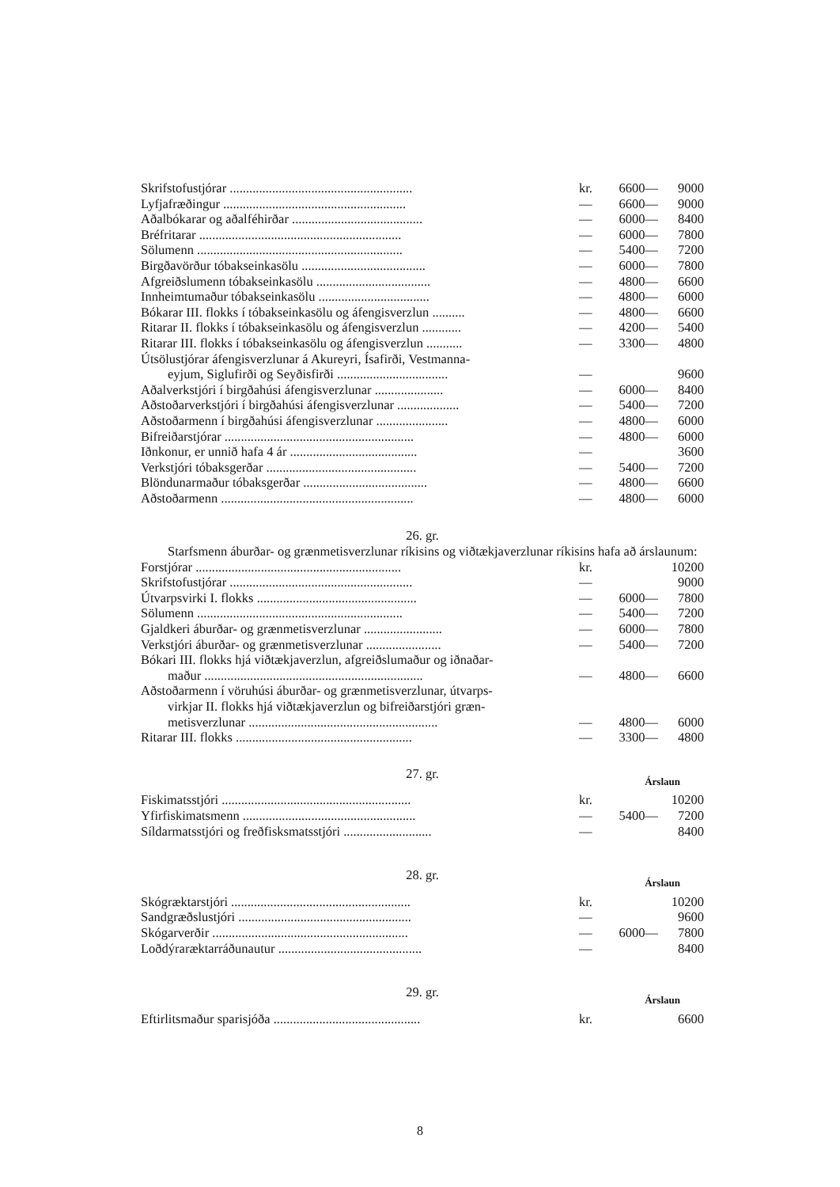| Skrifstofustjórar ........................................................ | kr. | 6600— | 9000 |
| Lyfjafræðingur ........................................................ | — | 6600— | 9000 |
| Aðalbókarar og aðalféhirðar ........................................ | — | 6000— | 8400 |
| Bréfritarar .............................................................. | — | 6000— | 7800 |
| Sölumenn ............................................................... | — | 5400— | 7200 |
| Birgðavörður tóbakseinkasölu ...................................... | — | 6000— | 7800 |
| Afgreiðslumenn tóbakseinkasölu ................................... | — | 4800— | 6600 |
| Innheimtumaður tóbakseinkasölu .................................. | — | 4800— | 6000 |
| Bókarar III. flokks í tóbakseinkasölu og áfengisverzlun .......... | — | 4800— | 6600 |
| Ritarar II. flokks í tóbakseinkasölu og áfengisverzlun ............ | — | 4200— | 5400 |
| Ritarar III. flokks í tóbakseinkasölu og áfengisverzlun ........... | — | 3300— | 4800 |
| Útsölustjórar áfengisverzlunar á Akureyri, Ísafirði, Vestmanna- | | | |
| eyjum, Siglufirði og Seyðisfirði .................................. | — | | 9600 |
| Aðalverkstjóri í birgðahúsi áfengisverzlunar ..................... | — | 6000— | 8400 |
| Aðstoðarverkstjóri í birgðahúsi áfengisverzlunar ................... | — | 5400— | 7200 |
| Aðstoðarmenn í birgðahúsi áfengisverzlunar ...................... | — | 4800— | 6000 |
| Bifreiðarstjórar .......................................................... | — | 4800— | 6000 |
| Iðnkonur, er unnið hafa 4 ár ....................................... | — | | 3600 |
| Verkstjóri tóbaksgerðar .............................................. | — | 5400— | 7200 |
| Blöndunarmaður tóbaksgerðar ...................................... | — | 4800— | 6600 |
| Aðstoðarmenn ........................................................... | — | 4800— | 6000 |
26. gr.
Starfsmenn áburðar- og grænmetisverzlunar ríkisins og viðtækjaverzlunar ríkisins hafa að árslaunum:
| Forstjórar ............................................................... | kr. | | 10200 |
| Skrifstofustjórar ........................................................ | — | | 9000 |
| Útvarpsvirki I. flokks ................................................. | — | 6000— | 7800 |
| Sölumenn ............................................................... | — | 5400— | 7200 |
| Gjaldkeri áburðar- og grænmetisverzlunar ........................ | — | 6000— | 7800 |
| Verkstjóri áburðar- og grænmetisverzlunar ....................... | — | 5400— | 7200 |
| Bókari III. flokks hjá viðtækjaverzlun, afgreiðslumaður og iðnaðar- | | | |
| maður ................................................................... | — | 4800— | 6600 |
| Aðstoðarmenn í vöruhúsi áburðar- og grænmetisverzlunar, útvarps- | | | |
| virkjar II. flokks hjá viðtækjaverzlun og bifreiðarstjóri græn- | | | |
| metisverzlunar .......................................................... | — | 4800— | 6000 |
| Ritarar III. flokks ...................................................... | — | 3300— | 4800 |
27. gr. Árslaun
| Fiskimatsstjóri .......................................................... | kr. | | 10200 |
| Yfirfiskimatsmenn ..................................................... | — | 5400— | 7200 |
| Síldarmatsstjóri og freðfisksmatsstjóri ........................... | — | | 8400 |
28. gr. Árslaun
| Skógræktarstjóri ....................................................... | kr. | | 10200 |
| Sandgræðslustjóri ..................................................... | — | | 9600 |
| Skógarverðir ............................................................ | — | 6000— | 7800 |
| Loðdýraræktarráðunautur ............................................ | — | | 8400 |
29. gr. Árslaun
| Eftirlitsmaður sparisjóða ............................................. | kr. | | 6600 |
8